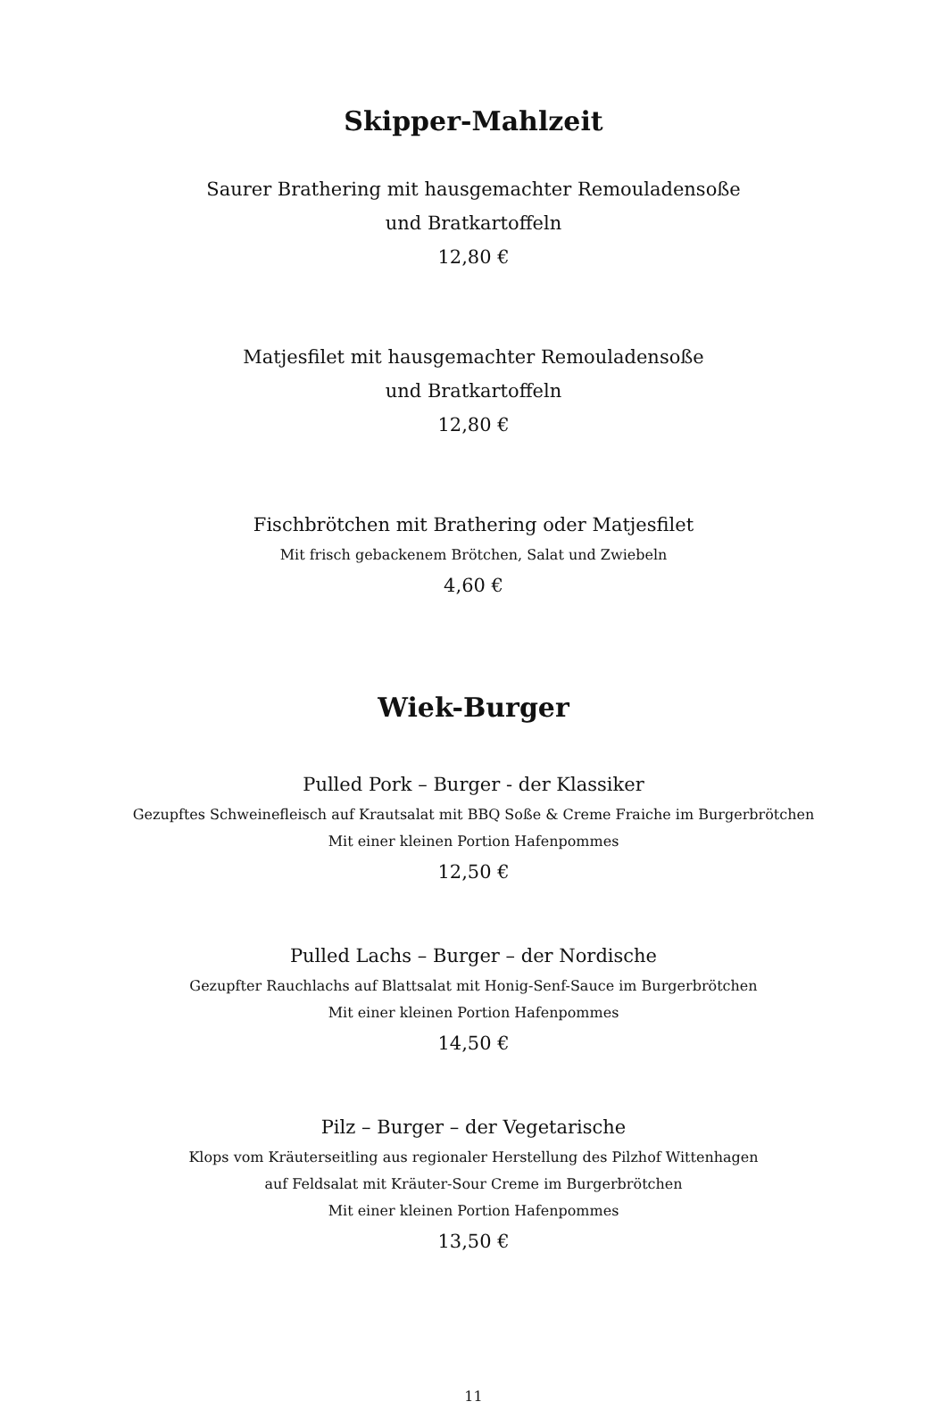Skipper-Mahlzeit
Saurer Brathering mit hausgemachter Remouladensoße
und Bratkartoffeln
12,80 €
Matjesfilet mit hausgemachter Remouladensoße
und Bratkartoffeln
12,80 €
Fischbrötchen mit Brathering oder Matjesfilet
Mit frisch gebackenem Brötchen, Salat und Zwiebeln
4,60 €
Wiek-Burger
Pulled Pork – Burger - der Klassiker
Gezupftes Schweinefleisch auf Krautsalat mit BBQ Soße & Creme Fraiche im Burgerbrötchen
Mit einer kleinen Portion Hafenpommes
12,50 €
Pulled Lachs – Burger – der Nordische
Gezupfter Rauchlachs auf Blattsalat mit Honig-Senf-Sauce im Burgerbrötchen
Mit einer kleinen Portion Hafenpommes
14,50 €
Pilz – Burger – der Vegetarische
Klops vom Kräuterseitling aus regionaler Herstellung des Pilzhof Wittenhagen
auf Feldsalat mit Kräuter-Sour Creme im Burgerbrötchen
Mit einer kleinen Portion Hafenpommes
13,50 €
11